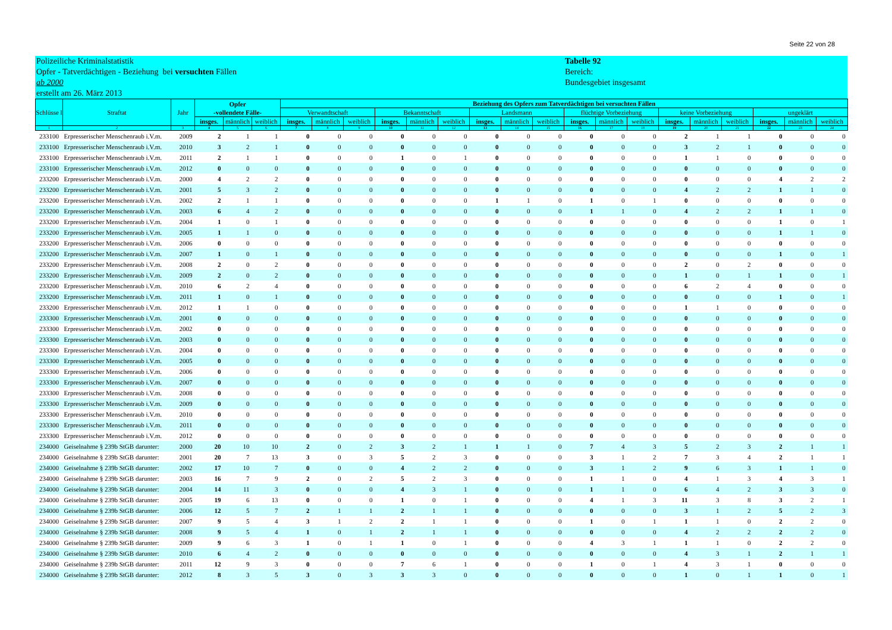Seite 22 von 28
Polizeiliche Kriminalstatistik
Opfer - Tatverdächtigen - Beziehung bei versuchten Fällen
ab 2000
erstellt am 26. März 2013
Tabelle 92
Bereich:
Bundesgebiet insgesamt
| Schlüsse l | Straftat | Jahr | Opfer -vollendete Fälle- | | | Beziehung des Opfers zum Tatverdächtigen bei versuchten Fällen | | | | | | | | | | | | | | | | | |
| --- | --- | --- | --- | --- | --- | --- | --- | --- | --- | --- | --- | --- | --- | --- | --- | --- | --- | --- | --- | --- | --- | --- | --- |
| | | | | | | Verwandtschaft | | | Bekanntschaft | | | Landsmann | | | flüchtige Vorbeziehung | | | keine Vorbeziehung | | | ungeklärt | | |
| | | | insges. | männlich | weiblich | insges. | männlich | weiblich | insges. | männlich | weiblich | insges. | männlich | weiblich | insges. | männlich | weiblich | insges. | männlich | weiblich | insges. | männlich | weiblich |
| 1 | 2 | 3 | 4 | 5 | 6 | 7 | 8 | 9 | 10 | 11 | 12 | 13 | 14 | 15 | 16 | 17 | 18 | 19 | 20 | 21 | 22 | 23 | 24 |
| 233100 | Erpresserischer Menschenraub i.V.m. | 2009 | 2 | 1 | 1 | 0 | 0 | 0 | 0 | 0 | 0 | 0 | 0 | 0 | 0 | 0 | 0 | 2 | 1 | 1 | 0 | 0 | 0 |
| 233100 | Erpresserischer Menschenraub i.V.m. | 2010 | 3 | 2 | 1 | 0 | 0 | 0 | 0 | 0 | 0 | 0 | 0 | 0 | 0 | 0 | 0 | 3 | 2 | 1 | 0 | 0 | 0 |
| 233100 | Erpresserischer Menschenraub i.V.m. | 2011 | 2 | 1 | 1 | 0 | 0 | 0 | 1 | 0 | 1 | 0 | 0 | 0 | 0 | 0 | 0 | 1 | 1 | 0 | 0 | 0 | 0 |
| 233100 | Erpresserischer Menschenraub i.V.m. | 2012 | 0 | 0 | 0 | 0 | 0 | 0 | 0 | 0 | 0 | 0 | 0 | 0 | 0 | 0 | 0 | 0 | 0 | 0 | 0 | 0 | 0 |
| 233200 | Erpresserischer Menschenraub i.V.m. | 2000 | 4 | 2 | 2 | 0 | 0 | 0 | 0 | 0 | 0 | 0 | 0 | 0 | 0 | 0 | 0 | 0 | 0 | 0 | 4 | 2 | 2 |
| 233200 | Erpresserischer Menschenraub i.V.m. | 2001 | 5 | 3 | 2 | 0 | 0 | 0 | 0 | 0 | 0 | 0 | 0 | 0 | 0 | 0 | 0 | 4 | 2 | 2 | 1 | 1 | 0 |
| 233200 | Erpresserischer Menschenraub i.V.m. | 2002 | 2 | 1 | 1 | 0 | 0 | 0 | 0 | 0 | 0 | 1 | 1 | 0 | 1 | 0 | 1 | 0 | 0 | 0 | 0 | 0 | 0 |
| 233200 | Erpresserischer Menschenraub i.V.m. | 2003 | 6 | 4 | 2 | 0 | 0 | 0 | 0 | 0 | 0 | 0 | 0 | 0 | 1 | 1 | 0 | 4 | 2 | 2 | 1 | 1 | 0 |
| 233200 | Erpresserischer Menschenraub i.V.m. | 2004 | 1 | 0 | 1 | 0 | 0 | 0 | 0 | 0 | 0 | 0 | 0 | 0 | 0 | 0 | 0 | 0 | 0 | 0 | 1 | 0 | 1 |
| 233200 | Erpresserischer Menschenraub i.V.m. | 2005 | 1 | 1 | 0 | 0 | 0 | 0 | 0 | 0 | 0 | 0 | 0 | 0 | 0 | 0 | 0 | 0 | 0 | 0 | 1 | 1 | 0 |
| 233200 | Erpresserischer Menschenraub i.V.m. | 2006 | 0 | 0 | 0 | 0 | 0 | 0 | 0 | 0 | 0 | 0 | 0 | 0 | 0 | 0 | 0 | 0 | 0 | 0 | 0 | 0 | 0 |
| 233200 | Erpresserischer Menschenraub i.V.m. | 2007 | 1 | 0 | 1 | 0 | 0 | 0 | 0 | 0 | 0 | 0 | 0 | 0 | 0 | 0 | 0 | 0 | 0 | 0 | 1 | 0 | 1 |
| 233200 | Erpresserischer Menschenraub i.V.m. | 2008 | 2 | 0 | 2 | 0 | 0 | 0 | 0 | 0 | 0 | 0 | 0 | 0 | 0 | 0 | 0 | 2 | 0 | 2 | 0 | 0 | 0 |
| 233200 | Erpresserischer Menschenraub i.V.m. | 2009 | 2 | 0 | 2 | 0 | 0 | 0 | 0 | 0 | 0 | 0 | 0 | 0 | 0 | 0 | 0 | 1 | 0 | 1 | 1 | 0 | 1 |
| 233200 | Erpresserischer Menschenraub i.V.m. | 2010 | 6 | 2 | 4 | 0 | 0 | 0 | 0 | 0 | 0 | 0 | 0 | 0 | 0 | 0 | 0 | 6 | 2 | 4 | 0 | 0 | 0 |
| 233200 | Erpresserischer Menschenraub i.V.m. | 2011 | 1 | 0 | 1 | 0 | 0 | 0 | 0 | 0 | 0 | 0 | 0 | 0 | 0 | 0 | 0 | 0 | 0 | 0 | 1 | 0 | 1 |
| 233200 | Erpresserischer Menschenraub i.V.m. | 2012 | 1 | 1 | 0 | 0 | 0 | 0 | 0 | 0 | 0 | 0 | 0 | 0 | 0 | 0 | 0 | 1 | 1 | 0 | 0 | 0 | 0 |
| 233300 | Erpresserischer Menschenraub i.V.m. | 2001 | 0 | 0 | 0 | 0 | 0 | 0 | 0 | 0 | 0 | 0 | 0 | 0 | 0 | 0 | 0 | 0 | 0 | 0 | 0 | 0 | 0 |
| 233300 | Erpresserischer Menschenraub i.V.m. | 2002 | 0 | 0 | 0 | 0 | 0 | 0 | 0 | 0 | 0 | 0 | 0 | 0 | 0 | 0 | 0 | 0 | 0 | 0 | 0 | 0 | 0 |
| 233300 | Erpresserischer Menschenraub i.V.m. | 2003 | 0 | 0 | 0 | 0 | 0 | 0 | 0 | 0 | 0 | 0 | 0 | 0 | 0 | 0 | 0 | 0 | 0 | 0 | 0 | 0 | 0 |
| 233300 | Erpresserischer Menschenraub i.V.m. | 2004 | 0 | 0 | 0 | 0 | 0 | 0 | 0 | 0 | 0 | 0 | 0 | 0 | 0 | 0 | 0 | 0 | 0 | 0 | 0 | 0 | 0 |
| 233300 | Erpresserischer Menschenraub i.V.m. | 2005 | 0 | 0 | 0 | 0 | 0 | 0 | 0 | 0 | 0 | 0 | 0 | 0 | 0 | 0 | 0 | 0 | 0 | 0 | 0 | 0 | 0 |
| 233300 | Erpresserischer Menschenraub i.V.m. | 2006 | 0 | 0 | 0 | 0 | 0 | 0 | 0 | 0 | 0 | 0 | 0 | 0 | 0 | 0 | 0 | 0 | 0 | 0 | 0 | 0 | 0 |
| 233300 | Erpresserischer Menschenraub i.V.m. | 2007 | 0 | 0 | 0 | 0 | 0 | 0 | 0 | 0 | 0 | 0 | 0 | 0 | 0 | 0 | 0 | 0 | 0 | 0 | 0 | 0 | 0 |
| 233300 | Erpresserischer Menschenraub i.V.m. | 2008 | 0 | 0 | 0 | 0 | 0 | 0 | 0 | 0 | 0 | 0 | 0 | 0 | 0 | 0 | 0 | 0 | 0 | 0 | 0 | 0 | 0 |
| 233300 | Erpresserischer Menschenraub i.V.m. | 2009 | 0 | 0 | 0 | 0 | 0 | 0 | 0 | 0 | 0 | 0 | 0 | 0 | 0 | 0 | 0 | 0 | 0 | 0 | 0 | 0 | 0 |
| 233300 | Erpresserischer Menschenraub i.V.m. | 2010 | 0 | 0 | 0 | 0 | 0 | 0 | 0 | 0 | 0 | 0 | 0 | 0 | 0 | 0 | 0 | 0 | 0 | 0 | 0 | 0 | 0 |
| 233300 | Erpresserischer Menschenraub i.V.m. | 2011 | 0 | 0 | 0 | 0 | 0 | 0 | 0 | 0 | 0 | 0 | 0 | 0 | 0 | 0 | 0 | 0 | 0 | 0 | 0 | 0 | 0 |
| 233300 | Erpresserischer Menschenraub i.V.m. | 2012 | 0 | 0 | 0 | 0 | 0 | 0 | 0 | 0 | 0 | 0 | 0 | 0 | 0 | 0 | 0 | 0 | 0 | 0 | 0 | 0 | 0 |
| 234000 | Geiselnahme § 239b StGB darunter: | 2000 | 20 | 10 | 10 | 2 | 0 | 2 | 3 | 2 | 1 | 1 | 1 | 0 | 7 | 4 | 3 | 5 | 2 | 3 | 2 | 1 | 1 |
| 234000 | Geiselnahme § 239b StGB darunter: | 2001 | 20 | 7 | 13 | 3 | 0 | 3 | 5 | 2 | 3 | 0 | 0 | 0 | 3 | 1 | 2 | 7 | 3 | 4 | 2 | 1 | 1 |
| 234000 | Geiselnahme § 239b StGB darunter: | 2002 | 17 | 10 | 7 | 0 | 0 | 0 | 4 | 2 | 2 | 0 | 0 | 0 | 3 | 1 | 2 | 9 | 6 | 3 | 1 | 1 | 0 |
| 234000 | Geiselnahme § 239b StGB darunter: | 2003 | 16 | 7 | 9 | 2 | 0 | 2 | 5 | 2 | 3 | 0 | 0 | 0 | 1 | 1 | 0 | 4 | 1 | 3 | 4 | 3 | 1 |
| 234000 | Geiselnahme § 239b StGB darunter: | 2004 | 14 | 11 | 3 | 0 | 0 | 0 | 4 | 3 | 1 | 0 | 0 | 0 | 1 | 1 | 0 | 6 | 4 | 2 | 3 | 3 | 0 |
| 234000 | Geiselnahme § 239b StGB darunter: | 2005 | 19 | 6 | 13 | 0 | 0 | 0 | 1 | 0 | 1 | 0 | 0 | 0 | 4 | 1 | 3 | 11 | 3 | 8 | 3 | 2 | 1 |
| 234000 | Geiselnahme § 239b StGB darunter: | 2006 | 12 | 5 | 7 | 2 | 1 | 1 | 2 | 1 | 1 | 0 | 0 | 0 | 0 | 0 | 0 | 3 | 1 | 2 | 5 | 2 | 3 |
| 234000 | Geiselnahme § 239b StGB darunter: | 2007 | 9 | 5 | 4 | 3 | 1 | 2 | 2 | 1 | 1 | 0 | 0 | 0 | 1 | 0 | 1 | 1 | 1 | 0 | 2 | 2 | 0 |
| 234000 | Geiselnahme § 239b StGB darunter: | 2008 | 9 | 5 | 4 | 1 | 0 | 1 | 2 | 1 | 1 | 0 | 0 | 0 | 0 | 0 | 0 | 4 | 2 | 2 | 2 | 2 | 0 |
| 234000 | Geiselnahme § 239b StGB darunter: | 2009 | 9 | 6 | 3 | 1 | 0 | 1 | 1 | 0 | 1 | 0 | 0 | 0 | 4 | 3 | 1 | 1 | 1 | 0 | 2 | 2 | 0 |
| 234000 | Geiselnahme § 239b StGB darunter: | 2010 | 6 | 4 | 2 | 0 | 0 | 0 | 0 | 0 | 0 | 0 | 0 | 0 | 0 | 0 | 0 | 4 | 3 | 1 | 2 | 1 | 1 |
| 234000 | Geiselnahme § 239b StGB darunter: | 2011 | 12 | 9 | 3 | 0 | 0 | 0 | 7 | 6 | 1 | 0 | 0 | 0 | 1 | 0 | 1 | 4 | 3 | 1 | 0 | 0 | 0 |
| 234000 | Geiselnahme § 239b StGB darunter: | 2012 | 8 | 3 | 5 | 3 | 0 | 3 | 3 | 3 | 0 | 0 | 0 | 0 | 0 | 0 | 0 | 1 | 0 | 1 | 1 | 0 | 1 |